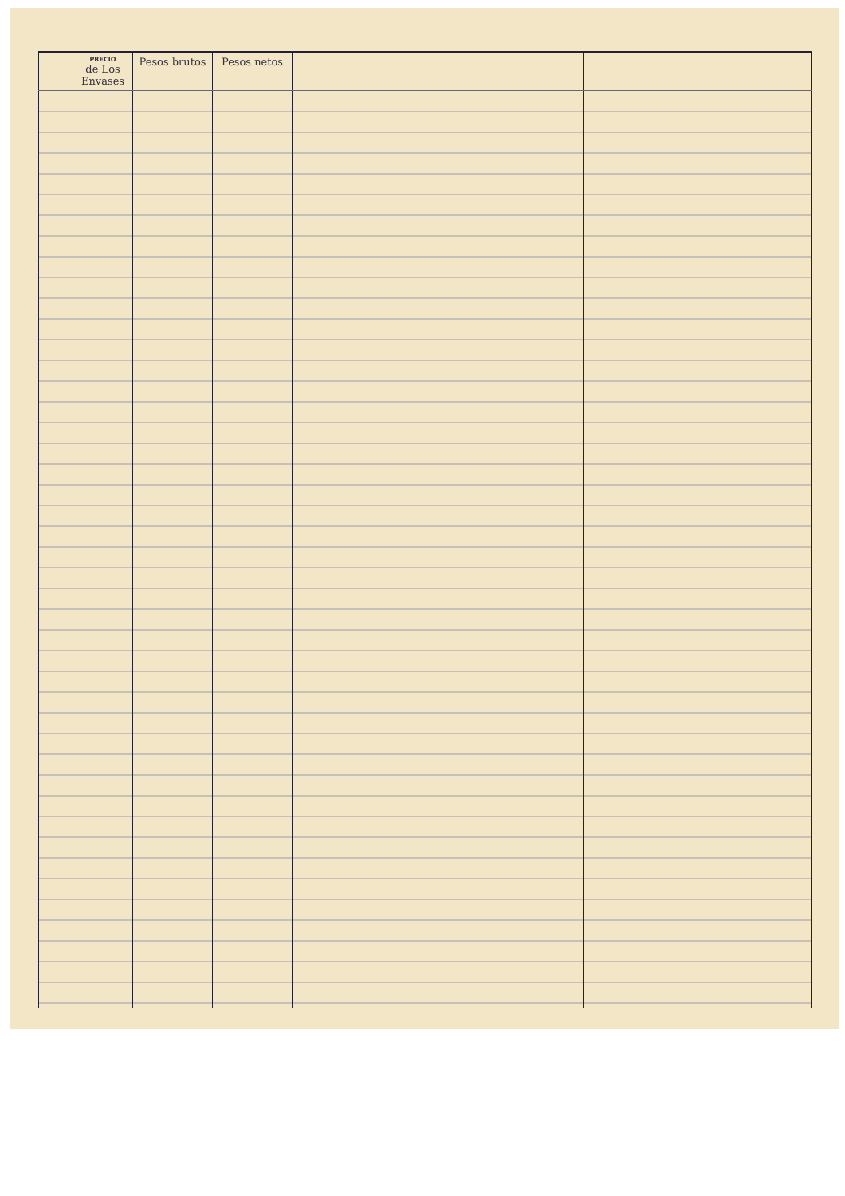| | PRECIO de Los Envases | Pesos brutos | Pesos netos | | | |
| --- | --- | --- | --- | --- | --- | --- |